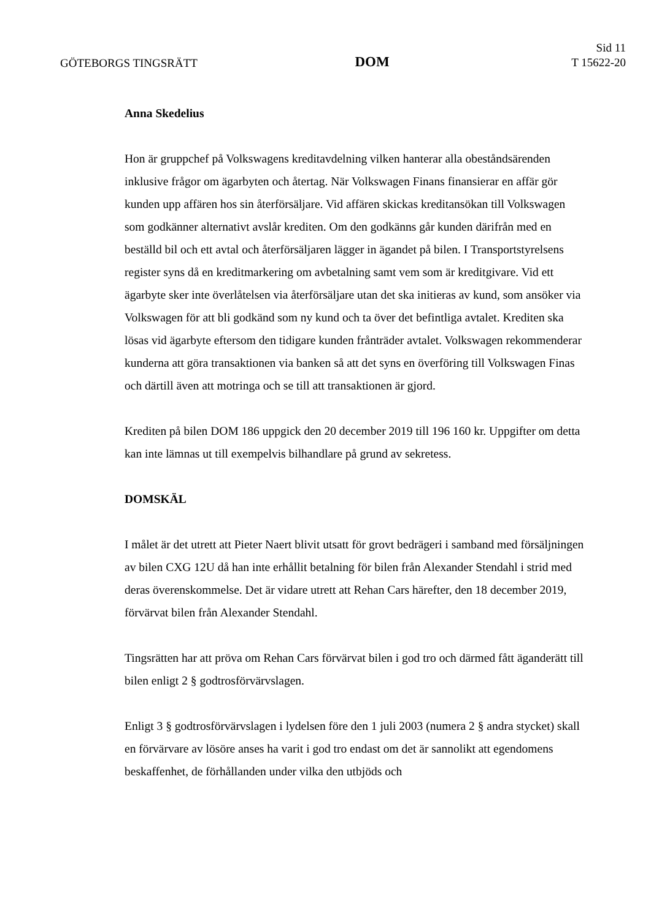GÖTEBORGS TINGSRÄTT
DOM
Sid 11
T 15622-20
Anna Skedelius
Hon är gruppchef på Volkswagens kreditavdelning vilken hanterar alla obeståndsärenden inklusive frågor om ägarbyten och återtag. När Volkswagen Finans finansierar en affär gör kunden upp affären hos sin återförsäljare. Vid affären skickas kreditansökan till Volkswagen som godkänner alternativt avslår krediten. Om den godkänns går kunden därifrån med en beställd bil och ett avtal och återförsäljaren lägger in ägandet på bilen. I Transportstyrelsens register syns då en kreditmarkering om avbetalning samt vem som är kreditgivare. Vid ett ägarbyte sker inte överlåtelsen via återförsäljare utan det ska initieras av kund, som ansöker via Volkswagen för att bli godkänd som ny kund och ta över det befintliga avtalet. Krediten ska lösas vid ägarbyte eftersom den tidigare kunden frånträder avtalet. Volkswagen rekommenderar kunderna att göra transaktionen via banken så att det syns en överföring till Volkswagen Finas och därtill även att motringa och se till att transaktionen är gjord.
Krediten på bilen DOM 186 uppgick den 20 december 2019 till 196 160 kr. Uppgifter om detta kan inte lämnas ut till exempelvis bilhandlare på grund av sekretess.
DOMSKÄL
I målet är det utrett att Pieter Naert blivit utsatt för grovt bedrägeri i samband med försäljningen av bilen CXG 12U då han inte erhållit betalning för bilen från Alexander Stendahl i strid med deras överenskommelse. Det är vidare utrett att Rehan Cars härefter, den 18 december 2019, förvärvat bilen från Alexander Stendahl.
Tingsrätten har att pröva om Rehan Cars förvärvat bilen i god tro och därmed fått äganderätt till bilen enligt 2 § godtrosförvärvslagen.
Enligt 3 § godtrosförvärvslagen i lydelsen före den 1 juli 2003 (numera 2 § andra stycket) skall en förvärvare av lösöre anses ha varit i god tro endast om det är sannolikt att egendomens beskaffenhet, de förhållanden under vilka den utbjöds och